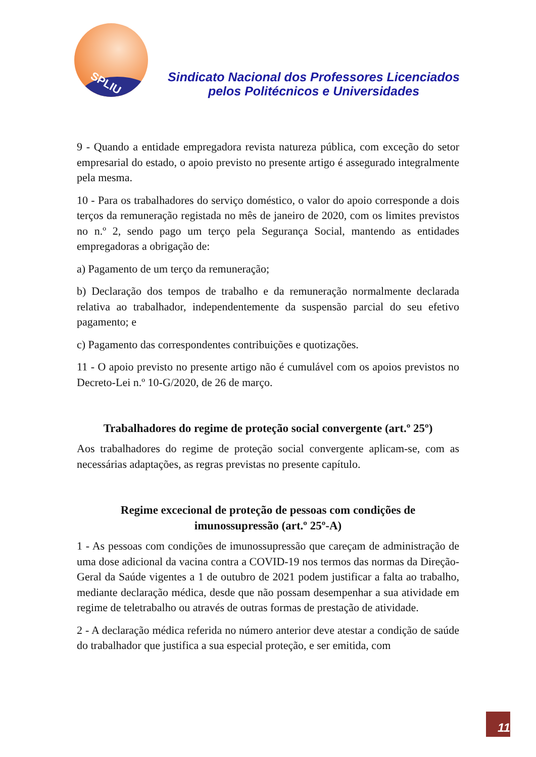SPLIU
Sindicato Nacional dos Professores Licenciados pelos Politécnicos e Universidades
9 - Quando a entidade empregadora revista natureza pública, com exceção do setor empresarial do estado, o apoio previsto no presente artigo é assegurado integralmente pela mesma.
10 - Para os trabalhadores do serviço doméstico, o valor do apoio corresponde a dois terços da remuneração registada no mês de janeiro de 2020, com os limites previstos no n.º 2, sendo pago um terço pela Segurança Social, mantendo as entidades empregadoras a obrigação de:
a) Pagamento de um terço da remuneração;
b) Declaração dos tempos de trabalho e da remuneração normalmente declarada relativa ao trabalhador, independentemente da suspensão parcial do seu efetivo pagamento; e
c) Pagamento das correspondentes contribuições e quotizações.
11 - O apoio previsto no presente artigo não é cumulável com os apoios previstos no Decreto-Lei n.º 10-G/2020, de 26 de março.
Trabalhadores do regime de proteção social convergente (art.º 25º)
Aos trabalhadores do regime de proteção social convergente aplicam-se, com as necessárias adaptações, as regras previstas no presente capítulo.
Regime excecional de proteção de pessoas com condições de
imunossupressão (art.º 25º-A)
1 - As pessoas com condições de imunossupressão que careçam de administração de uma dose adicional da vacina contra a COVID-19 nos termos das normas da Direção-Geral da Saúde vigentes a 1 de outubro de 2021 podem justificar a falta ao trabalho, mediante declaração médica, desde que não possam desempenhar a sua atividade em regime de teletrabalho ou através de outras formas de prestação de atividade.
2 - A declaração médica referida no número anterior deve atestar a condição de saúde do trabalhador que justifica a sua especial proteção, e ser emitida, com
11